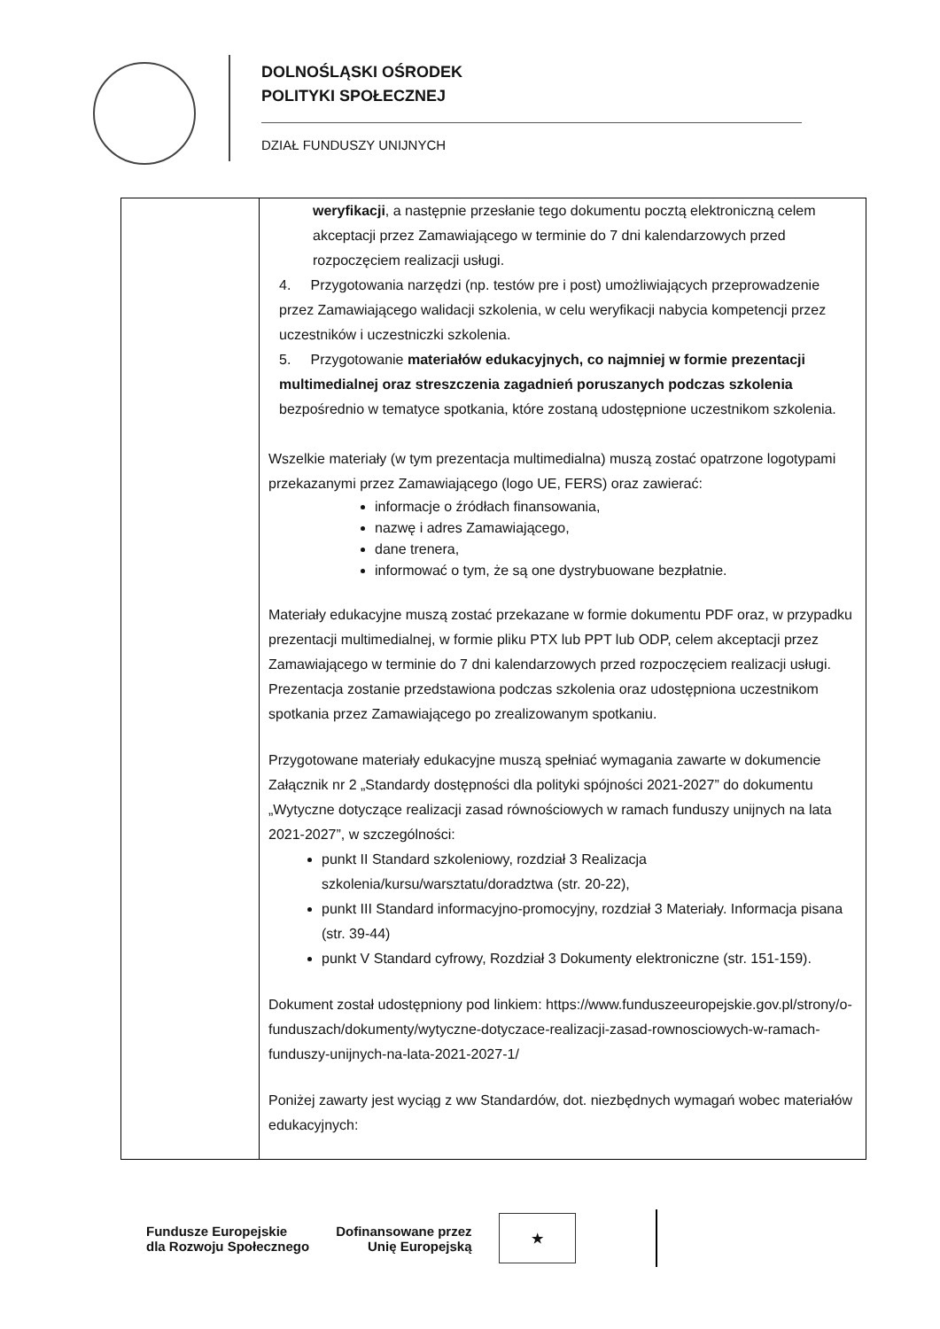DOLNOŚLĄSKI OŚRODEK
POLITYKI SPOŁECZNEJ
DZIAŁ FUNDUSZY UNIJNYCH
| | weryfikacji , a następnie przesłanie tego dokumentu pocztą elektroniczną celem akceptacji przez Zamawiającego w terminie do 7 dni kalendarzowych przed rozpoczęciem realizacji usługi. 4. Przygotowania narzędzi (np. testów pre i post) umożliwiających przeprowadzenie przez Zamawiającego walidacji szkolenia, w celu weryfikacji nabycia kompetencji przez uczestników i uczestniczki szkolenia. 5. Przygotowanie materiałów edukacyjnych, co najmniej w formie prezentacji multimedialnej oraz streszczenia zagadnień poruszanych podczas szkolenia bezpośrednio w tematyce spotkania, które zostaną udostępnione uczestnikom szkolenia. Wszelkie materiały (w tym prezentacja multimedialna) muszą zostać opatrzone logotypami przekazanymi przez Zamawiającego (logo UE, FERS) oraz zawierać: informacje o źródłach finansowania, nazwę i adres Zamawiającego, dane trenera, informować o tym, że są one dystrybuowane bezpłatnie. Materiały edukacyjne muszą zostać przekazane w formie dokumentu PDF oraz, w przypadku prezentacji multimedialnej, w formie pliku PTX lub PPT lub ODP, celem akceptacji przez Zamawiającego w terminie do 7 dni kalendarzowych przed rozpoczęciem realizacji usługi. Prezentacja zostanie przedstawiona podczas szkolenia oraz udostępniona uczestnikom spotkania przez Zamawiającego po zrealizowanym spotkaniu. Przygotowane materiały edukacyjne muszą spełniać wymagania zawarte w dokumencie Załącznik nr 2 „Standardy dostępności dla polityki spójności 2021-2027” do dokumentu „Wytyczne dotyczące realizacji zasad równościowych w ramach funduszy unijnych na lata 2021-2027”, w szczególności: punkt II Standard szkoleniowy, rozdział 3 Realizacja szkolenia/kursu/warsztatu/doradztwa (str. 20-22), punkt III Standard informacyjno-promocyjny, rozdział 3 Materiały. Informacja pisana (str. 39-44) punkt V Standard cyfrowy, Rozdział 3 Dokumenty elektroniczne (str. 151-159). Dokument został udostępniony pod linkiem: https://www.funduszeeuropejskie.gov.pl/strony/o-funduszach/dokumenty/wytyczne-dotyczace-realizacji-zasad-rownosciowych-w-ramach-funduszy-unijnych-na-lata-2021-2027-1/ Poniżej zawarty jest wyciąg z ww Standardów, dot. niezbędnych wymagań wobec materiałów edukacyjnych: |
Fundusze Europejskie
dla Rozwoju Społecznego
Dofinansowane przez
Unię Europejską
★